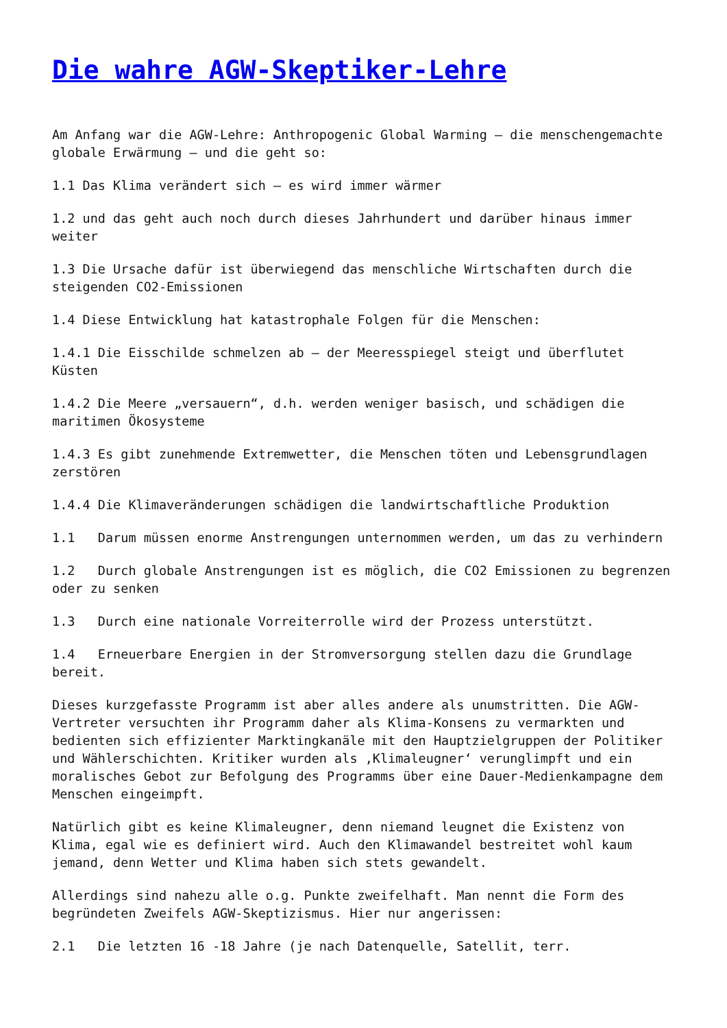Die wahre AGW-Skeptiker-Lehre
Am Anfang war die AGW-Lehre: Anthropogenic Global Warming – die menschengemachte globale Erwärmung – und die geht so:
1.1 Das Klima verändert sich – es wird immer wärmer
1.2 und das geht auch noch durch dieses Jahrhundert und darüber hinaus immer weiter
1.3 Die Ursache dafür ist überwiegend das menschliche Wirtschaften durch die steigenden CO2-Emissionen
1.4 Diese Entwicklung hat katastrophale Folgen für die Menschen:
1.4.1 Die Eisschilde schmelzen ab – der Meeresspiegel steigt und überflutet Küsten
1.4.2 Die Meere „versauern“, d.h. werden weniger basisch, und schädigen die maritimen Ökosysteme
1.4.3 Es gibt zunehmende Extremwetter, die Menschen töten und Lebensgrundlagen zerstören
1.4.4 Die Klimaveränderungen schädigen die landwirtschaftliche Produktion
1.1 Darum müssen enorme Anstrengungen unternommen werden, um das zu verhindern
1.2 Durch globale Anstrengungen ist es möglich, die CO2 Emissionen zu begrenzen oder zu senken
1.3 Durch eine nationale Vorreiterrolle wird der Prozess unterstützt.
1.4 Erneuerbare Energien in der Stromversorgung stellen dazu die Grundlage bereit.
Dieses kurzgefasste Programm ist aber alles andere als unumstritten. Die AGW-Vertreter versuchten ihr Programm daher als Klima-Konsens zu vermarkten und bedienten sich effizienter Marktingkanäle mit den Hauptzielgruppen der Politiker und Wählerschichten. Kritiker wurden als ‚Klimaleugner‘ verunglimpft und ein moralisches Gebot zur Befolgung des Programms über eine Dauer-Medienkampagne dem Menschen eingeimpft.
Natürlich gibt es keine Klimaleugner, denn niemand leugnet die Existenz von Klima, egal wie es definiert wird. Auch den Klimawandel bestreitet wohl kaum jemand, denn Wetter und Klima haben sich stets gewandelt.
Allerdings sind nahezu alle o.g. Punkte zweifelhaft. Man nennt die Form des begründeten Zweifels AGW-Skeptizismus. Hier nur angerissen:
2.1 Die letzten 16 -18 Jahre (je nach Datenquelle, Satellit, terr.